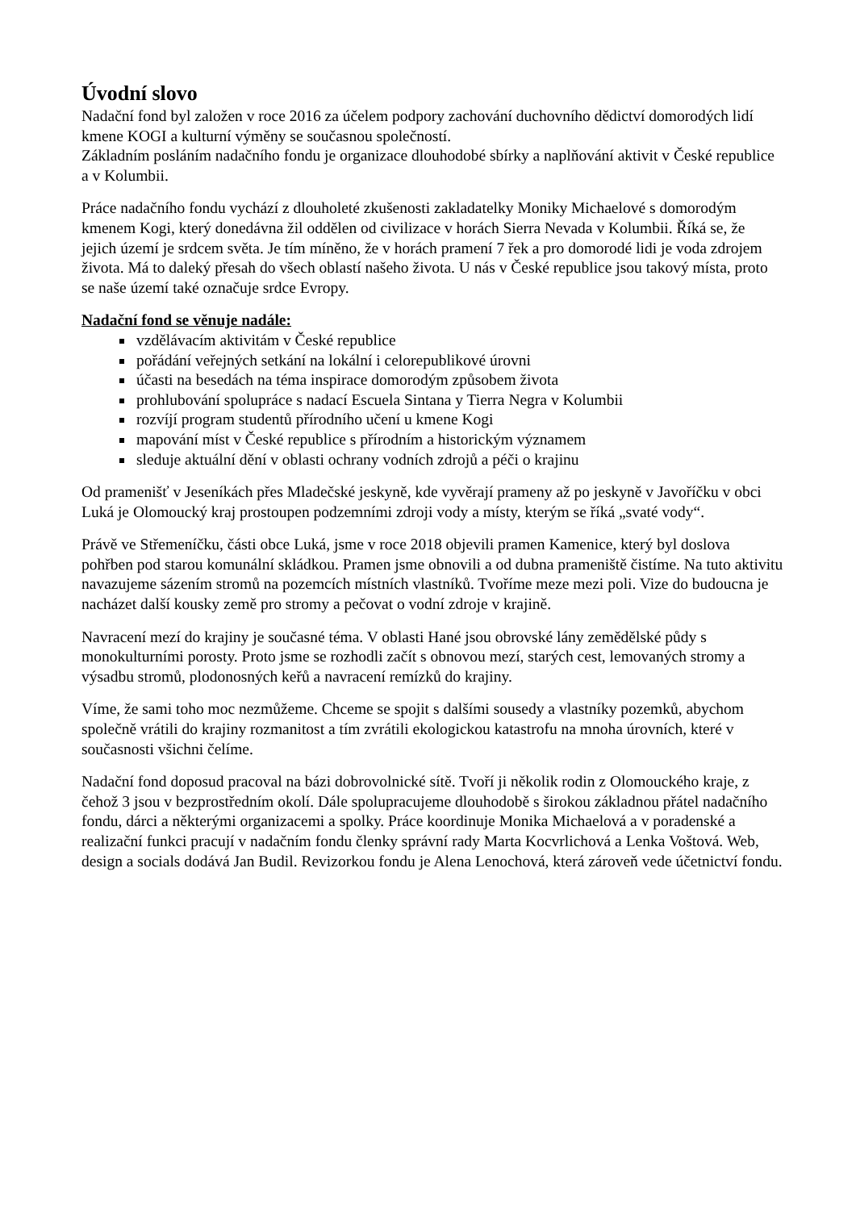Úvodní slovo
Nadační fond byl založen v roce 2016 za účelem podpory zachování duchovního dědictví domorodých lidí kmene KOGI a kulturní výměny se současnou společností.
Základním posláním nadačního fondu je organizace dlouhodobé sbírky a naplňování aktivit v České republice a v Kolumbii.
Práce nadačního fondu vychází z dlouholeté zkušenosti zakladatelky Moniky Michaelové s domorodým kmenem Kogi, který donedávna žil oddělen od civilizace v horách Sierra Nevada v Kolumbii. Říká se, že jejich území je srdcem světa. Je tím míněno, že v horách pramení 7 řek a pro domorodé lidi je voda zdrojem života. Má to daleký přesah do všech oblastí našeho života. U nás v České republice jsou takový místa, proto se naše území také označuje srdce Evropy.
Nadační fond se věnuje nadále:
vzdělávacím aktivitám v České republice
pořádání veřejných setkání na lokální i celorepublikové úrovni
účasti na besedách na téma inspirace domorodým způsobem života
prohlubování spolupráce s nadací Escuela Sintana y Tierra Negra v Kolumbii
rozvíjí program studentů přírodního učení u kmene Kogi
mapování míst v České republice s přírodním a historickým významem
sleduje aktuální dění v oblasti ochrany vodních zdrojů a péči o krajinu
Od pramenišť v Jeseníkách přes Mladečské jeskyně, kde vyvěrají prameny až po jeskyně v Javoříčku v obci Luká je Olomoucký kraj prostoupen podzemními zdroji vody a místy, kterým se říká „svaté vody“.
Právě ve Střemeníčku, části obce Luká, jsme v roce 2018 objevili pramen Kamenice, který byl doslova pohřben pod starou komunální skládkou. Pramen jsme obnovili a od dubna prameniště čistíme. Na tuto aktivitu navazujeme sázením stromů na pozemcích místních vlastníků. Tvoříme meze mezi poli. Vize do budoucna je nacházet další kousky země pro stromy a pečovat o vodní zdroje v krajině.
Navracení mezí do krajiny je současné téma. V oblasti Hané jsou obrovské lány zemědělské půdy s monokulturními porosty. Proto jsme se rozhodli začít s obnovou mezí, starých cest, lemovaných stromy a výsadbu stromů, plodonosných keřů a navracení remízků do krajiny.
Víme, že sami toho moc nezmůžeme. Chceme se spojit s dalšími sousedy a vlastníky pozemků, abychom společně vrátili do krajiny rozmanitost a tím zvrátili ekologickou katastrofu na mnoha úrovních, které v současnosti všichni čelíme.
Nadační fond doposud pracoval na bázi dobrovolnické sítě. Tvoří ji několik rodin z Olomouckého kraje, z čehož 3 jsou v bezprostředním okolí. Dále spolupracujeme dlouhodobě s širokou základnou přátel nadačního fondu, dárci a některými organizacemi a spolky. Práce koordinuje Monika Michaelová a v poradenské a realizační funkci pracují v nadačním fondu členky správní rady Marta Kocvrlichová a Lenka Voštová. Web, design a socials dodává Jan Budil. Revizorkou fondu je Alena Lenochová, která zároveň vede účetnictví fondu.